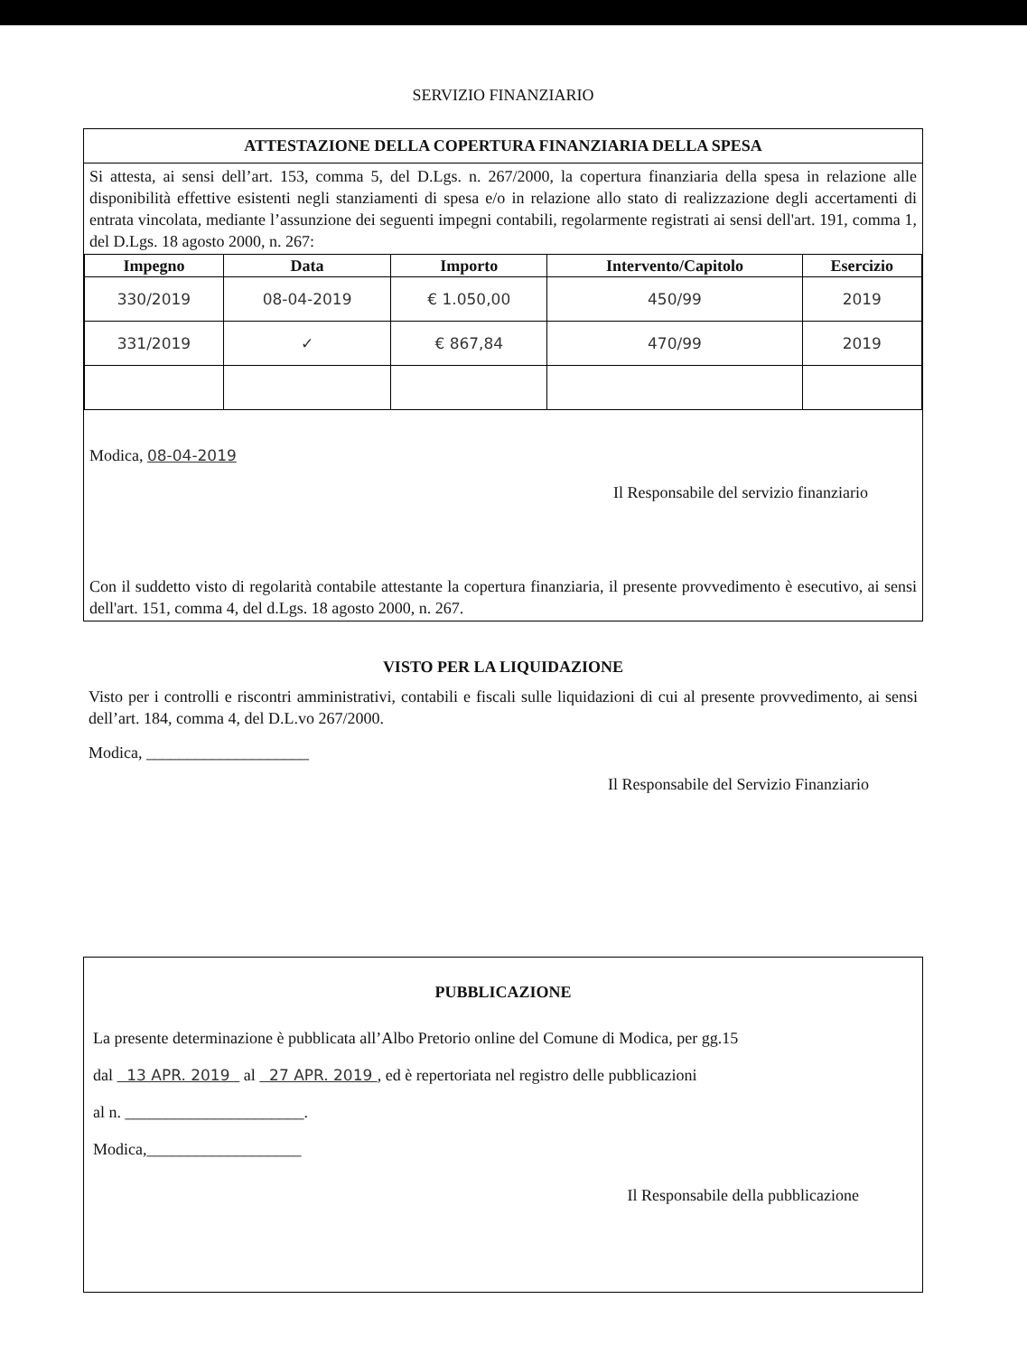SERVIZIO FINANZIARIO
ATTESTAZIONE DELLA COPERTURA FINANZIARIA DELLA SPESA
Si attesta, ai sensi dell’art. 153, comma 5, del D.Lgs. n. 267/2000, la copertura finanziaria della spesa in relazione alle disponibilità effettive esistenti negli stanziamenti di spesa e/o in relazione allo stato di realizzazione degli accertamenti di entrata vincolata, mediante l’assunzione dei seguenti impegni contabili, regolarmente registrati ai sensi dell'art. 191, comma 1, del D.Lgs. 18 agosto 2000, n. 267:
| Impegno | Data | Importo | Intervento/Capitolo | Esercizio |
| --- | --- | --- | --- | --- |
| 330/2019 | 08-04-2019 | € 1.050,00 | 450/99 | 2019 |
| 331/2019 | ✓ | € 867,84 | 470/99 | 2019 |
Modica, 08-04-2019
Il Responsabile del servizio finanziario
Con il suddetto visto di regolarità contabile attestante la copertura finanziaria, il presente provvedimento è esecutivo, ai sensi dell'art. 151, comma 4, del d.Lgs. 18 agosto 2000, n. 267.
VISTO PER LA LIQUIDAZIONE
Visto per i controlli e riscontri amministrativi, contabili e fiscali sulle liquidazioni di cui al presente provvedimento, ai sensi dell’art. 184, comma 4, del D.L.vo 267/2000.
Modica, ____________________
Il Responsabile del Servizio Finanziario
PUBBLICAZIONE
La presente determinazione è pubblicata all’Albo Pretorio online del Comune di Modica, per gg.15
dal 13 APR. 2019 al 27 APR. 2019 , ed è repertoriata nel registro delle pubblicazioni
al n. ______________________.
Modica,___________________
Il Responsabile della pubblicazione